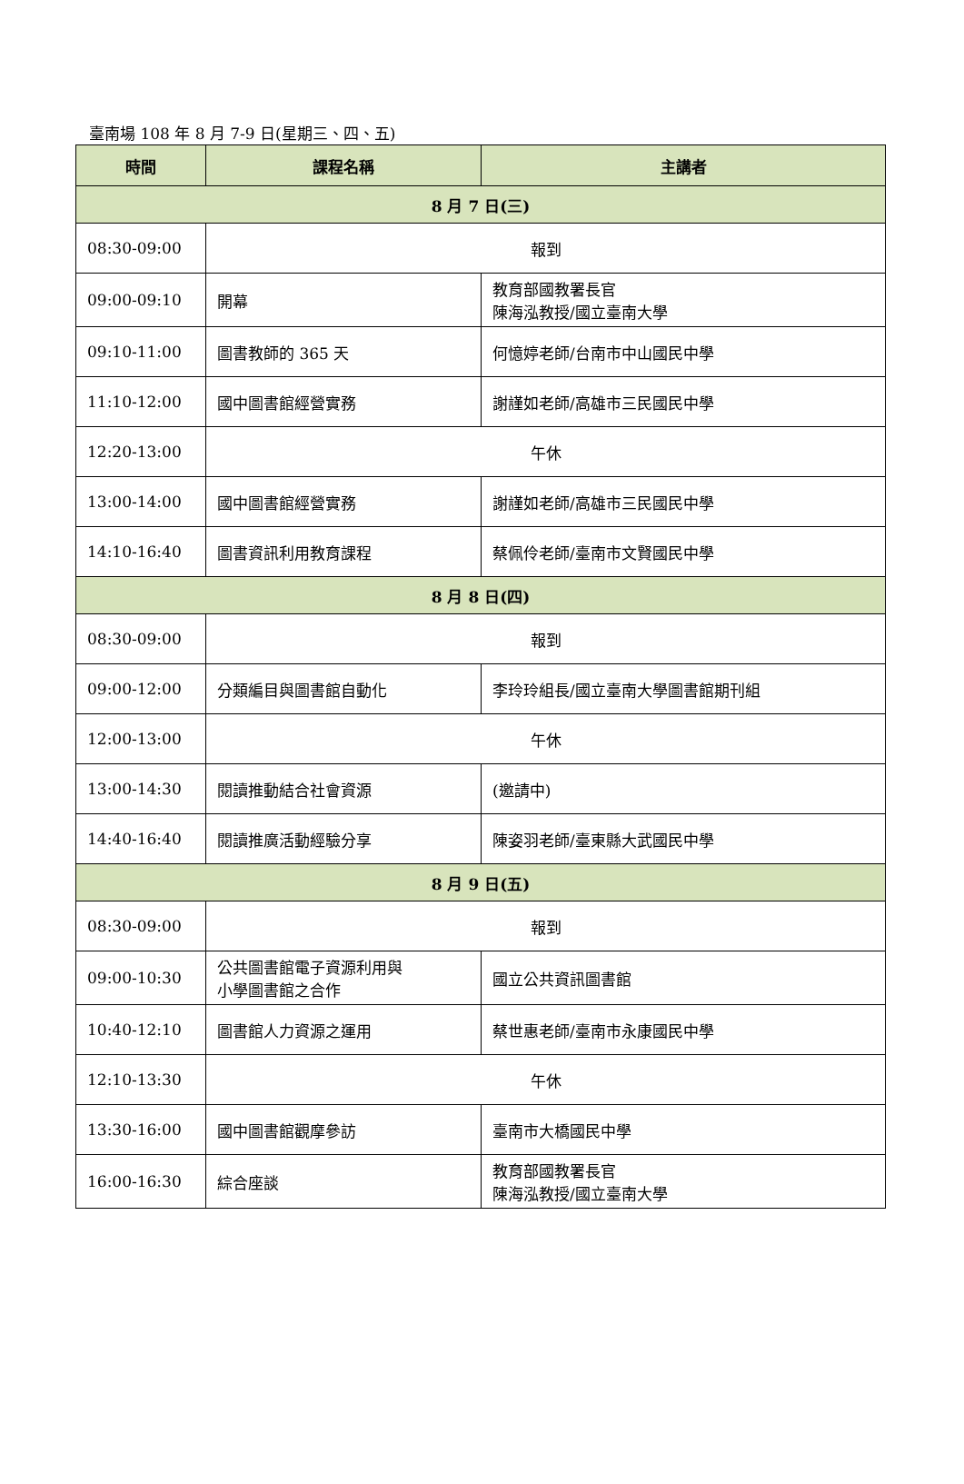臺南場 108 年 8 月 7-9 日(星期三、四、五)
| 時間 | 課程名稱 | 主講者 |
| --- | --- | --- |
| 8 月 7 日(三) | | |
| 08:30-09:00 | 報到 | |
| 09:00-09:10 | 開幕 | 教育部國教署長官 陳海泓教授/國立臺南大學 |
| 09:10-11:00 | 圖書教師的 365 天 | 何憶婷老師/台南市中山國民中學 |
| 11:10-12:00 | 國中圖書館經營實務 | 謝謹如老師/高雄市三民國民中學 |
| 12:20-13:00 | 午休 | |
| 13:00-14:00 | 國中圖書館經營實務 | 謝謹如老師/高雄市三民國民中學 |
| 14:10-16:40 | 圖書資訊利用教育課程 | 蔡佩伶老師/臺南市文賢國民中學 |
| 8 月 8 日(四) | | |
| 08:30-09:00 | 報到 | |
| 09:00-12:00 | 分類編目與圖書館自動化 | 李玲玲組長/國立臺南大學圖書館期刊組 |
| 12:00-13:00 | 午休 | |
| 13:00-14:30 | 閱讀推動結合社會資源 | (邀請中) |
| 14:40-16:40 | 閱讀推廣活動經驗分享 | 陳姿羽老師/臺東縣大武國民中學 |
| 8 月 9 日(五) | | |
| 08:30-09:00 | 報到 | |
| 09:00-10:30 | 公共圖書館電子資源利用與 小學圖書館之合作 | 國立公共資訊圖書館 |
| 10:40-12:10 | 圖書館人力資源之運用 | 蔡世惠老師/臺南市永康國民中學 |
| 12:10-13:30 | 午休 | |
| 13:30-16:00 | 國中圖書館觀摩參訪 | 臺南市大橋國民中學 |
| 16:00-16:30 | 綜合座談 | 教育部國教署長官 陳海泓教授/國立臺南大學 |